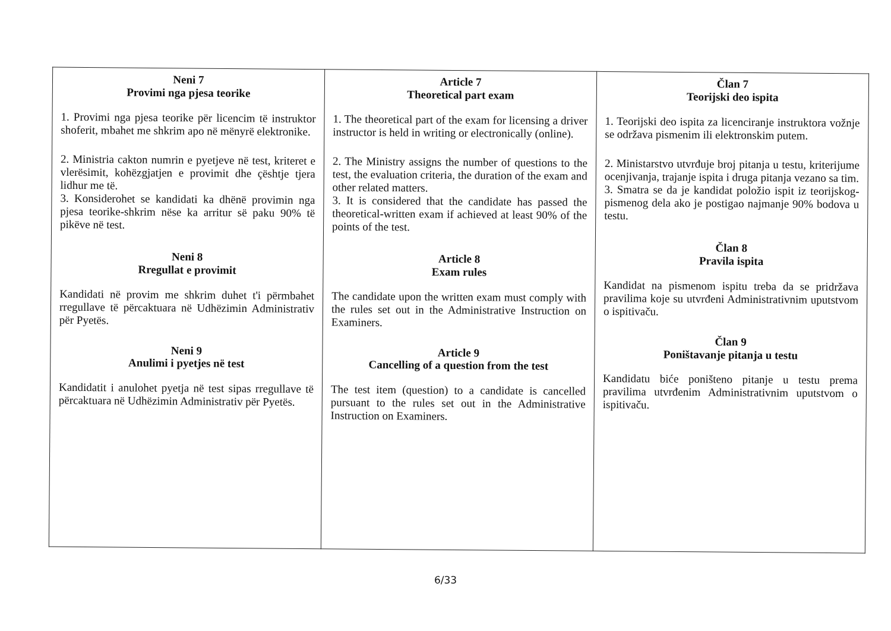| Neni 7 Provimi nga pjesa teorike 1. Provimi nga pjesa teorike për licencim të instruktor shoferit, mbahet me shkrim apo në mënyrë elektronike. 2. Ministria cakton numrin e pyetjeve në test, kriteret e vlerësimit, kohëzgjatjen e provimit dhe çështje tjera lidhur me të. 3. Konsiderohet se kandidati ka dhënë provimin nga pjesa teorike-shkrim nëse ka arritur së paku 90% të pikëve në test. Neni 8 Rregullat e provimit Kandidati në provim me shkrim duhet t'i përmbahet rregullave të përcaktuara në Udhëzimin Administrativ për Pyetës. Neni 9 Anulimi i pyetjes në test Kandidatit i anulohet pyetja në test sipas rregullave të përcaktuara në Udhëzimin Administrativ për Pyetës. | Article 7 Theoretical part exam 1. The theoretical part of the exam for licensing a driver instructor is held in writing or electronically (online). 2. The Ministry assigns the number of questions to the test, the evaluation criteria, the duration of the exam and other related matters. 3. It is considered that the candidate has passed the theoretical-written exam if achieved at least 90% of the points of the test. Article 8 Exam rules The candidate upon the written exam must comply with the rules set out in the Administrative Instruction on Examiners. Article 9 Cancelling of a question from the test The test item (question) to a candidate is cancelled pursuant to the rules set out in the Administrative Instruction on Examiners. | Član 7 Teorijski deo ispita 1. Teorijski deo ispita za licenciranje instruktora vožnje se održava pismenim ili elektronskim putem. 2. Ministarstvo utvrđuje broj pitanja u testu, kriterijume ocenjivanja, trajanje ispita i druga pitanja vezano sa tim. 3. Smatra se da je kandidat položio ispit iz teorijskog-pismenog dela ako je postigao najmanje 90% bodova u testu. Član 8 Pravila ispita Kandidat na pismenom ispitu treba da se pridržava pravilima koje su utvrđeni Administrativnim uputstvom o ispitivaču. Član 9 Poništavanje pitanja u testu Kandidatu biće poništeno pitanje u testu prema pravilima utvrđenim Administrativnim uputstvom o ispitivaču. |
6/33